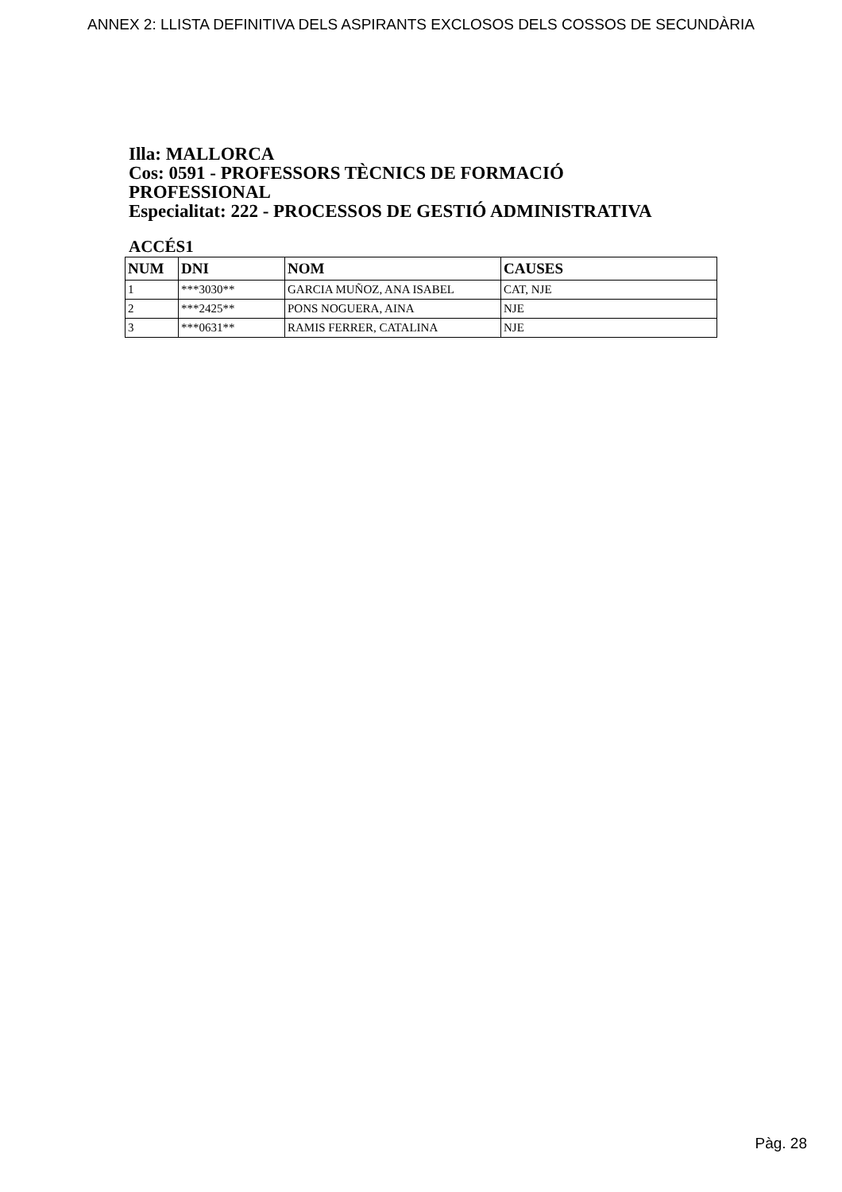ANNEX 2: LLISTA DEFINITIVA DELS ASPIRANTS EXCLOSOS DELS COSSOS DE SECUNDÀRIA
Illa: MALLORCA
Cos: 0591 - PROFESSORS TÈCNICS DE FORMACIÓ
PROFESSIONAL
Especialitat: 222 - PROCESSOS DE GESTIÓ ADMINISTRATIVA
ACCÉS1
| NUM | DNI | NOM | CAUSES |
| --- | --- | --- | --- |
| 1 | ***3030** | GARCIA MUÑOZ, ANA ISABEL | CAT, NJE |
| 2 | ***2425** | PONS NOGUERA, AINA | NJE |
| 3 | ***0631** | RAMIS FERRER, CATALINA | NJE |
Pàg. 28